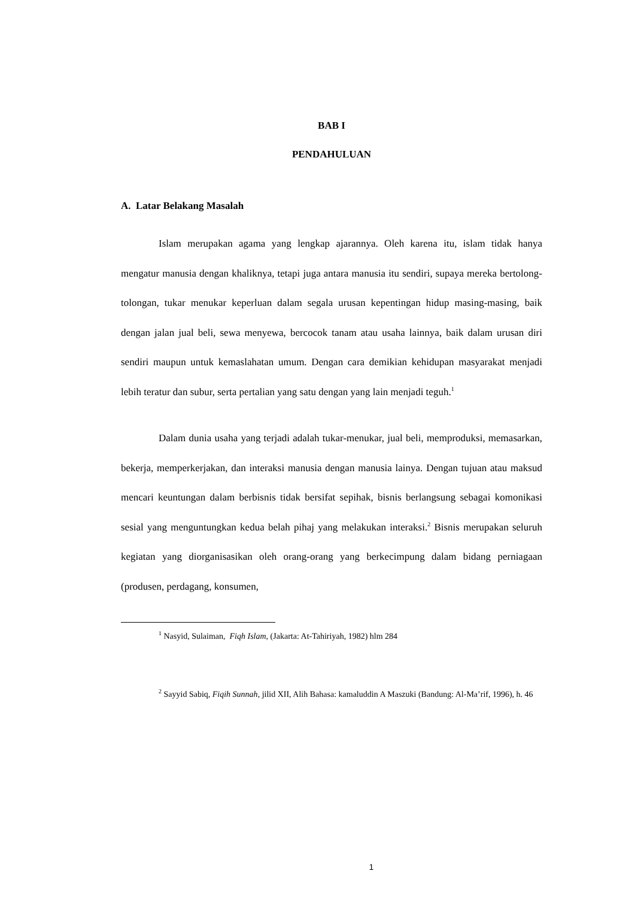BAB I
PENDAHULUAN
A. Latar Belakang Masalah
Islam merupakan agama yang lengkap ajarannya. Oleh karena itu, islam tidak hanya mengatur manusia dengan khaliknya, tetapi juga antara manusia itu sendiri, supaya mereka bertolong-tolongan, tukar menukar keperluan dalam segala urusan kepentingan hidup masing-masing, baik dengan jalan jual beli, sewa menyewa, bercocok tanam atau usaha lainnya, baik dalam urusan diri sendiri maupun untuk kemaslahatan umum. Dengan cara demikian kehidupan masyarakat menjadi lebih teratur dan subur, serta pertalian yang satu dengan yang lain menjadi teguh.<sup>1</sup>
Dalam dunia usaha yang terjadi adalah tukar-menukar, jual beli, memproduksi, memasarkan, bekerja, memperkerjakan, dan interaksi manusia dengan manusia lainya. Dengan tujuan atau maksud mencari keuntungan dalam berbisnis tidak bersifat sepihak, bisnis berlangsung sebagai komonikasi sesial yang menguntungkan kedua belah pihaj yang melakukan interaksi.<sup>2</sup> Bisnis merupakan seluruh kegiatan yang diorganisasikan oleh orang-orang yang berkecimpung dalam bidang perniagaan (produsen, perdagang, konsumen,
<sup>1</sup> Nasyid, Sulaiman, Fiqh Islam, (Jakarta: At-Tahiriyah, 1982) hlm 284
<sup>2</sup> Sayyid Sabiq, Fiqih Sunnah, jilid XII, Alih Bahasa: kamaluddin A Maszuki (Bandung: Al-Ma’rif, 1996), h. 46
1